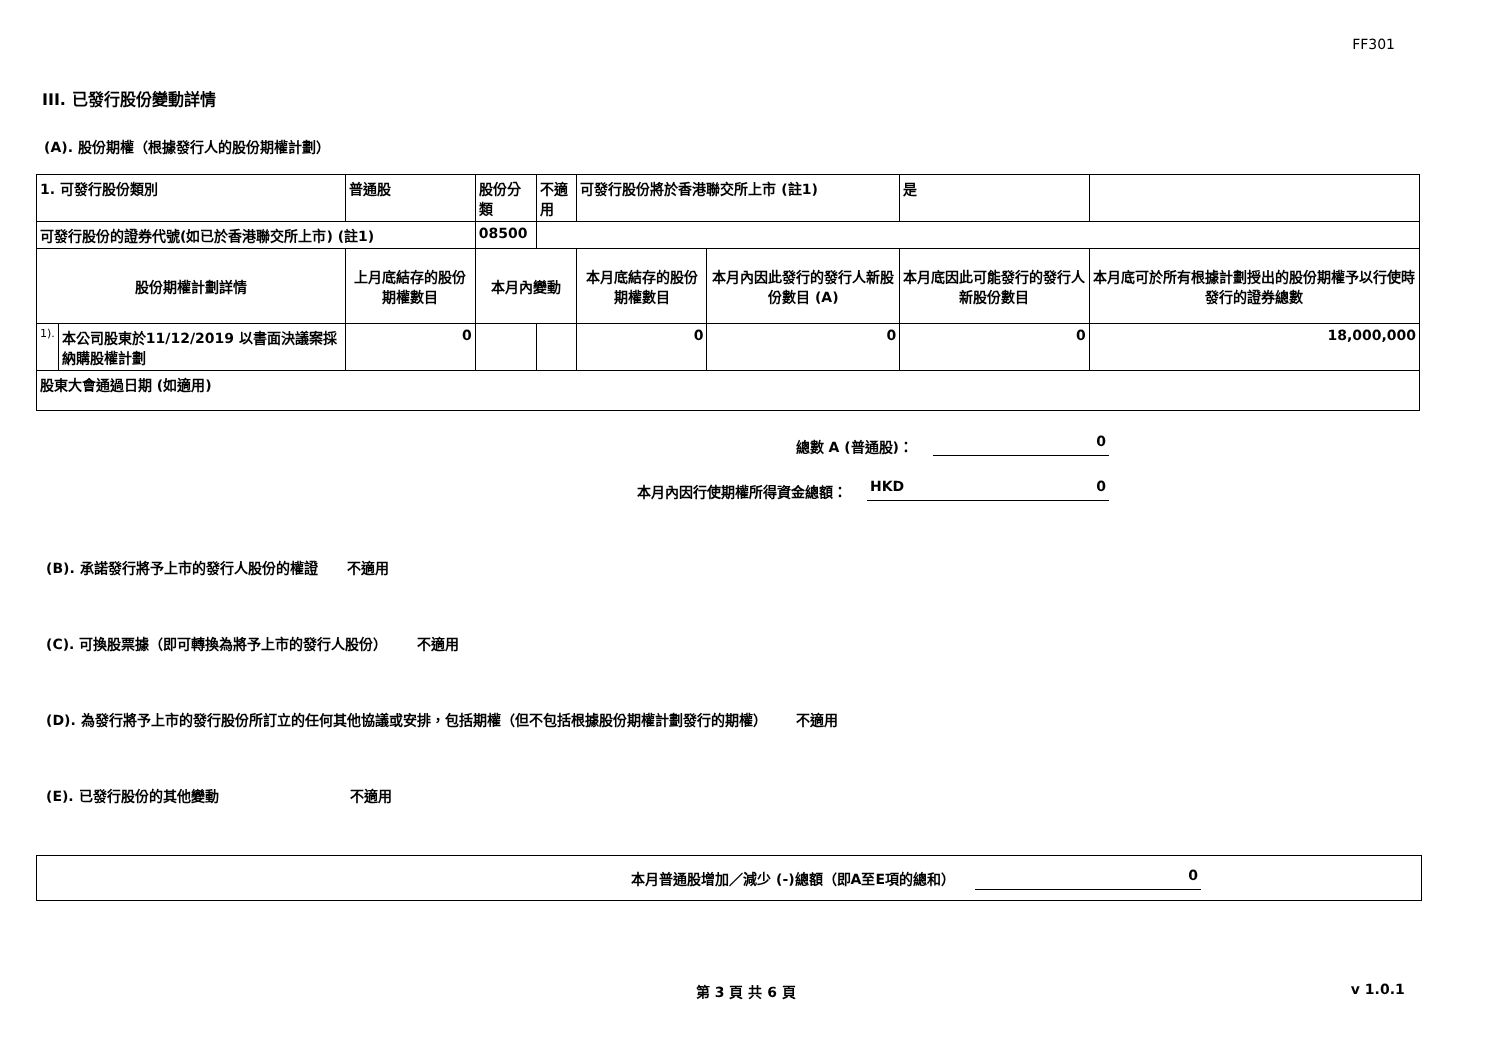FF301
III. 已發行股份變動詳情
(A). 股份期權（根據發行人的股份期權計劃）
| 1. 可發行股份類別 | | 普通股 | 股份分類 | | 不適用 | 可發行股份將於香港聯交所上市 (註1) | | 是 | |
| 可發行股份的證券代號(如已於香港聯交所上市) (註1) | | | | 08500 | | | | | |
| 股份期權計劃詳情 | | 上月底結存的股份期權數目 | 本月內變動 | | | 本月底結存的股份期權數目 | 本月內因此發行的發行人新股份數目 (A) | 本月底因此可能發行的發行人新股份數目 | 本月底可於所有根據計劃授出的股份期權予以行使時發行的證券總數 |
| 1). | 本公司股東於11/12/2019 以書面決議案採納購股權計劃 | 0 | | | | 0 | 0 | 0 | 18,000,000 |
| 股東大會通過日期 (如適用) | | | | | | | | | |
總數 A (普通股)： 0
本月內因行使期權所得資金總額： HKD 0
(B). 承諾發行將予上市的發行人股份的權證 不適用
(C). 可換股票據（即可轉換為將予上市的發行人股份） 不適用
(D). 為發行將予上市的發行股份所訂立的任何其他協議或安排，包括期權（但不包括根據股份期權計劃發行的期權） 不適用
(E). 已發行股份的其他變動 不適用
本月普通股增加／減少 (-)總額（即A至E項的總和） 0
第 3 頁 共 6 頁 v 1.0.1